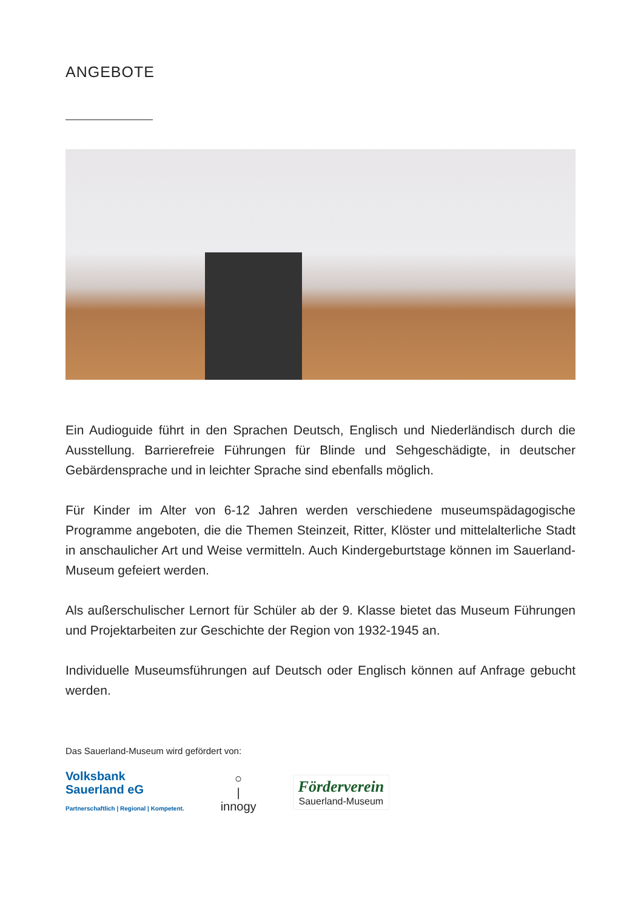ANGEBOTE
Ein Audioguide führt in den Sprachen Deutsch, Englisch und Niederländisch durch die Ausstellung. Barrierefreie Führungen für Blinde und Sehgeschädigte, in deutscher Gebärdensprache und in leichter Sprache sind ebenfalls möglich.
Für Kinder im Alter von 6-12 Jahren werden verschiedene museumspädagogische Programme angeboten, die die Themen Steinzeit, Ritter, Klöster und mittelalterliche Stadt in anschaulicher Art und Weise vermitteln. Auch Kindergeburtstage können im Sauerland-Museum gefeiert werden.
Als außerschulischer Lernort für Schüler ab der 9. Klasse bietet das Museum Führungen und Projektarbeiten zur Geschichte der Region von 1932-1945 an.
Individuelle Museumsführungen auf Deutsch oder Englisch können auf Anfrage gebucht werden.
Das Sauerland-Museum wird gefördert von:
Volksbank
Sauerland eG
Partnerschaftlich | Regional | Kompetent.
○
|
innogy
Förderverein
Sauerland-Museum